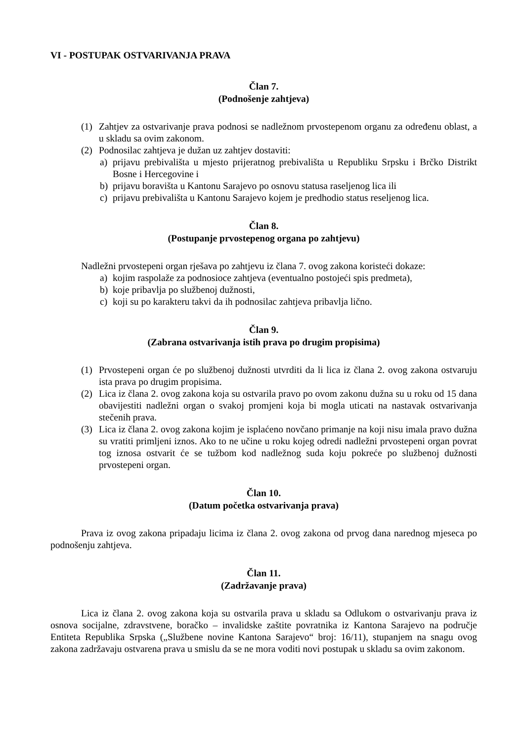VI - POSTUPAK OSTVARIVANJA PRAVA
Član 7.
(Podnošenje zahtjeva)
(1) Zahtjev za ostvarivanje prava podnosi se nadležnom prvostepenom organu za određenu oblast, a u skladu sa ovim zakonom.
(2) Podnosilac zahtjeva je dužan uz zahtjev dostaviti:
a) prijavu prebivališta u mjesto prijeratnog prebivališta u Republiku Srpsku i Brčko Distrikt Bosne i Hercegovine i
b) prijavu boravišta u Kantonu Sarajevo po osnovu statusa raseljenog lica ili
c) prijavu prebivališta u Kantonu Sarajevo kojem je predhodio status reseljenog lica.
Član 8.
(Postupanje prvostepenog organa po zahtjevu)
Nadležni prvostepeni organ rješava po zahtjevu iz člana 7. ovog zakona koristeći dokaze:
a) kojim raspolaže za podnosioce zahtjeva (eventualno postojeći spis predmeta),
b) koje pribavlja po službenoj dužnosti,
c) koji su po karakteru takvi da ih podnosilac zahtjeva pribavlja lično.
Član 9.
(Zabrana ostvarivanja istih prava po drugim propisima)
(1) Prvostepeni organ će po službenoj dužnosti utvrditi da li lica iz člana 2. ovog zakona ostvaruju ista prava po drugim propisima.
(2) Lica iz člana 2. ovog zakona koja su ostvarila pravo po ovom zakonu dužna su u roku od 15 dana obavijestiti nadležni organ o svakoj promjeni koja bi mogla uticati na nastavak ostvarivanja stečenih prava.
(3) Lica iz člana 2. ovog zakona kojim je isplaćeno novčano primanje na koji nisu imala pravo dužna su vratiti primljeni iznos. Ako to ne učine u roku kojeg odredi nadležni prvostepeni organ povrat tog iznosa ostvarit će se tužbom kod nadležnog suda koju pokreće po službenoj dužnosti prvostepeni organ.
Član 10.
(Datum početka ostvarivanja prava)
Prava iz ovog zakona pripadaju licima iz člana 2. ovog zakona od prvog dana narednog mjeseca po podnošenju zahtjeva.
Član 11.
(Zadržavanje prava)
Lica iz člana 2. ovog zakona koja su ostvarila prava u skladu sa Odlukom o ostvarivanju prava iz osnova socijalne, zdravstvene, boračko – invalidske zaštite povratnika iz Kantona Sarajevo na područje Entiteta Republika Srpska („Službene novine Kantona Sarajevo“ broj: 16/11), stupanjem na snagu ovog zakona zadržavaju ostvarena prava u smislu da se ne mora voditi novi postupak u skladu sa ovim zakonom.